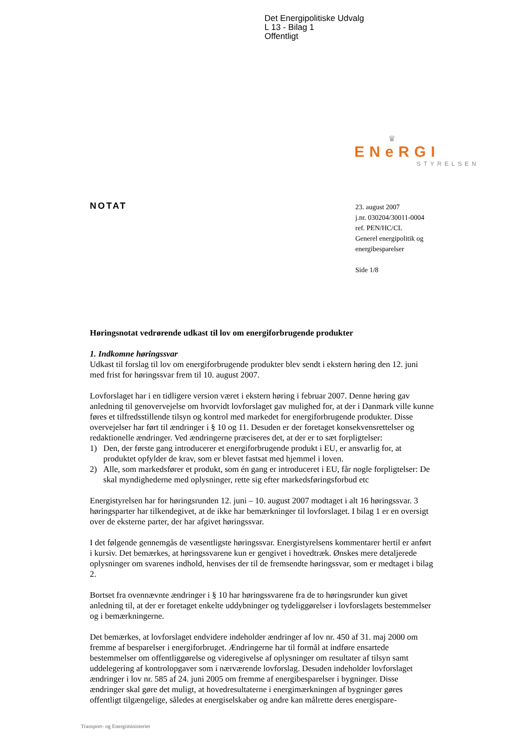Det Energipolitiske Udvalg
L 13 - Bilag 1
Offentligt
♛
ENeRGI
STYRELSEN
NOTAT
23. august 2007
j.nr. 030204/30011-0004
ref. PEN/HC/CL
Generel energipolitik og
energibesparelser
Side 1/8
Høringsnotat vedrørende udkast til lov om energiforbrugende produkter
1. Indkomne høringssvar
Udkast til forslag til lov om energiforbrugende produkter blev sendt i ekstern høring den 12. juni med frist for høringssvar frem til 10. august 2007.
Lovforslaget har i en tidligere version været i ekstern høring i februar 2007. Denne høring gav anledning til genovervejelse om hvorvidt lovforslaget gav mulighed for, at der i Danmark ville kunne føres et tilfredsstillende tilsyn og kontrol med markedet for energiforbrugende produkter. Disse overvejelser har ført til ændringer i § 10 og 11. Desuden er der foretaget konsekvensrettelser og redaktionelle ændringer. Ved ændringerne præciseres det, at der er to sæt forpligtelser:
1) Den, der første gang introducerer et energiforbrugende produkt i EU, er ansvarlig for, at produktet opfylder de krav, som er blevet fastsat med hjemmel i loven.
2) Alle, som markedsfører et produkt, som én gang er introduceret i EU, får nogle forpligtelser: De skal myndighederne med oplysninger, rette sig efter markedsføringsforbud etc
Energistyrelsen har for høringsrunden 12. juni – 10. august 2007 modtaget i alt 16 høringssvar. 3 høringsparter har tilkendegivet, at de ikke har bemærkninger til lovforslaget. I bilag 1 er en oversigt over de eksterne parter, der har afgivet høringssvar.
I det følgende gennemgås de væsentligste høringssvar. Energistyrelsens kommentarer hertil er anført i kursiv. Det bemærkes, at høringssvarene kun er gengivet i hovedtræk. Ønskes mere detaljerede oplysninger om svarenes indhold, henvises der til de fremsendte høringssvar, som er medtaget i bilag 2.
Bortset fra ovennævnte ændringer i § 10 har høringssvarene fra de to høringsrunder kun givet anledning til, at der er foretaget enkelte uddybninger og tydeliggørelser i lovforslagets bestemmelser og i bemærkningerne.
Det bemærkes, at lovforslaget endvidere indeholder ændringer af lov nr. 450 af 31. maj 2000 om fremme af besparelser i energiforbruget. Ændringerne har til formål at indføre ensartede bestemmelser om offentliggørelse og videregivelse af oplysninger om resultater af tilsyn samt uddelegering af kontrolopgaver som i nærværende lovforslag. Desuden indeholder lovforslaget ændringer i lov nr. 585 af 24. juni 2005 om fremme af energibesparelser i bygninger. Disse ændringer skal gøre det muligt, at hovedresultaterne i energimærkningen af bygninger gøres offentligt tilgængelige, således at energiselskaber og andre kan målrette deres energispare-
Transport- og Energiministeriet